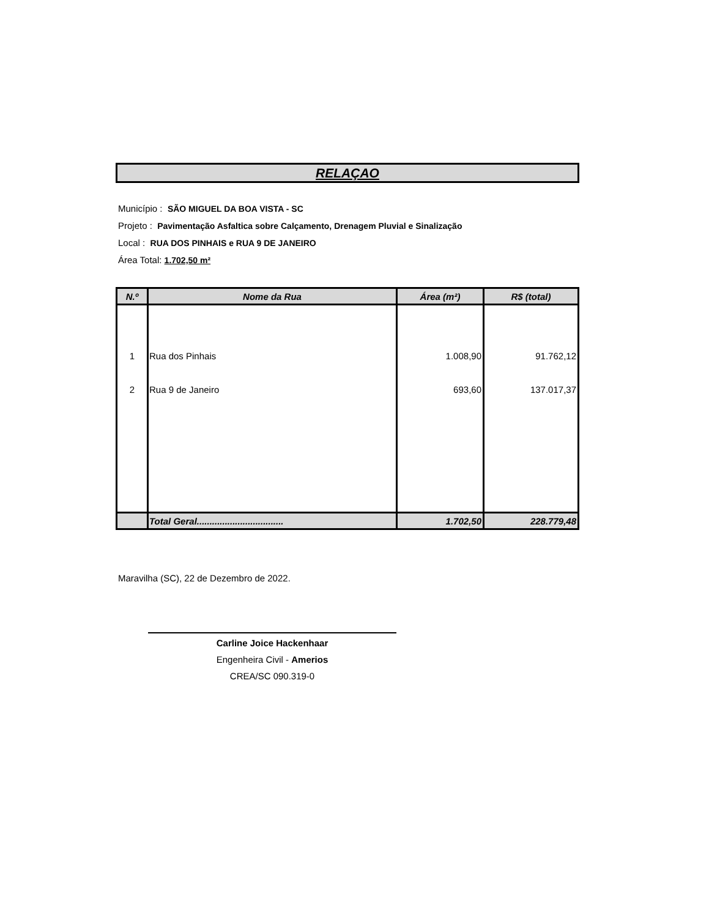RELAÇAO
Município : SÃO MIGUEL DA BOA VISTA - SC
Projeto : Pavimentação Asfaltica sobre Calçamento, Drenagem Pluvial e Sinalização
Local : RUA DOS PINHAIS e RUA 9 DE JANEIRO
Área Total: 1.702,50 m²
| N.º | Nome da Rua | Área (m²) | R$ (total) |
| --- | --- | --- | --- |
| 1 | Rua dos Pinhais | 1.008,90 | 91.762,12 |
| 2 | Rua 9 de Janeiro | 693,60 | 137.017,37 |
| | Total Geral.................................. | 1.702,50 | 228.779,48 |
Maravilha (SC), 22 de Dezembro de 2022.
Carline Joice Hackenhaar
Engenheira Civil - Amerios
CREA/SC 090.319-0